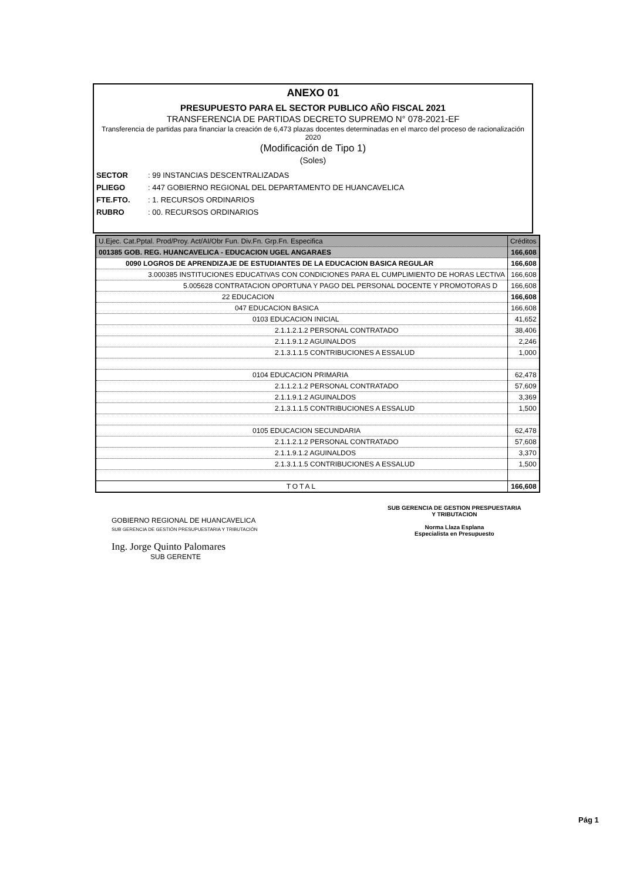ANEXO 01
PRESUPUESTO PARA EL SECTOR PUBLICO AÑO FISCAL 2021
TRANSFERENCIA DE PARTIDAS DECRETO SUPREMO N° 078-2021-EF
Transferencia de partidas para financiar la creación de 6,473 plazas docentes determinadas en el marco del proceso de racionalización 2020
(Modificación de Tipo 1)
(Soles)
SECTOR: 99 INSTANCIAS DESCENTRALIZADAS
PLIEGO: 447 GOBIERNO REGIONAL DEL DEPARTAMENTO DE HUANCAVELICA
FTE.FTO.: 1. RECURSOS ORDINARIOS
RUBRO: 00. RECURSOS ORDINARIOS
| U.Ejec. Cat.Pptal. Prod/Proy. Act/AI/Obr Fun. Div.Fn. Grp.Fn. Especifica | Créditos |
| --- | --- |
| 001385 GOB. REG. HUANCAVELICA - EDUCACION UGEL ANGARAES | 166,608 |
| 0090 LOGROS DE APRENDIZAJE DE ESTUDIANTES DE LA EDUCACION BASICA REGULAR | 166,608 |
| 3.000385 INSTITUCIONES EDUCATIVAS CON CONDICIONES PARA EL CUMPLIMIENTO DE HORAS LECTIVA | 166,608 |
| 5.005628 CONTRATACION OPORTUNA Y PAGO DEL PERSONAL DOCENTE Y PROMOTORAS D | 166,608 |
| 22 EDUCACION | 166,608 |
| 047 EDUCACION BASICA | 166,608 |
| 0103 EDUCACION INICIAL | 41,652 |
| 2.1.1.2.1.2 PERSONAL CONTRATADO | 38,406 |
| 2.1.1.9.1.2 AGUINALDOS | 2,246 |
| 2.1.3.1.1.5 CONTRIBUCIONES A ESSALUD | 1,000 |
| 0104 EDUCACION PRIMARIA | 62,478 |
| 2.1.1.2.1.2 PERSONAL CONTRATADO | 57,609 |
| 2.1.1.9.1.2 AGUINALDOS | 3,369 |
| 2.1.3.1.1.5 CONTRIBUCIONES A ESSALUD | 1,500 |
| 0105 EDUCACION SECUNDARIA | 62,478 |
| 2.1.1.2.1.2 PERSONAL CONTRATADO | 57,608 |
| 2.1.1.9.1.2 AGUINALDOS | 3,370 |
| 2.1.3.1.1.5 CONTRIBUCIONES A ESSALUD | 1,500 |
| TOTAL | 166,608 |
GOBIERNO REGIONAL DE HUANCAVELICA
SUB GERENCIA DE GESTIÓN PRESUPUESTARIA Y TRIBUTACIÓN
Ing. Jorge Quinto Palomares
SUB GERENTE
SUB GERENCIA DE GESTION PRESPUESTARIA
Y TRIBUTACION
Norma Llaza Esplana
Especialista en Presupuesto
Pág 1